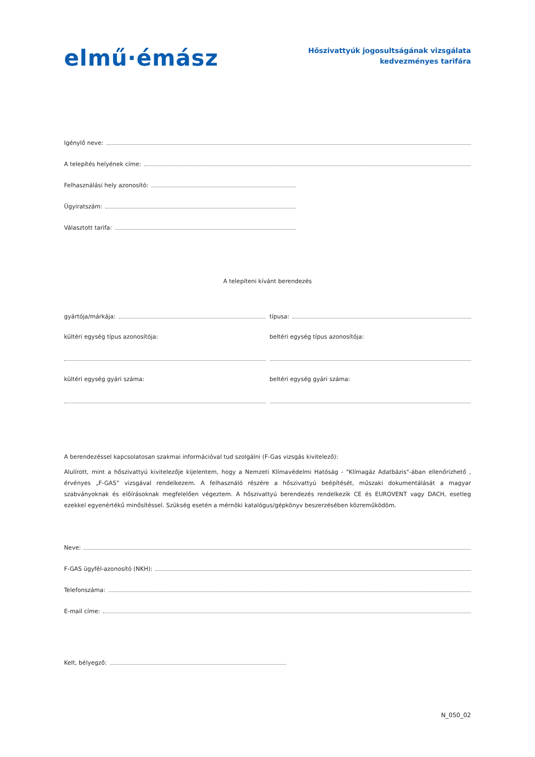elmű·émász
Hőszivattyúk jogosultságának vizsgálata
kedvezményes tarifára
Igénylő neve:
A telepítés helyének címe:
Felhasználási hely azonosító:
Ügyiratszám:
Választott tarifa:
A telepíteni kívánt berendezés
gyártója/márkája: típusa:
kültéri egység típus azonosítója:
beltéri egység típus azonosítója:
kültéri egység gyári száma: beltéri egység gyári száma:
A berendezéssel kapcsolatosan szakmai információval tud szolgálni (F-Gas vizsgás kivitelező):
Alulírott, mint a hőszivattyú kivitelezője kijelentem, hogy a Nemzeti Klímavédelmi Hatóság - "Klímagáz Adatbázis"-ában ellenőrizhető , érvényes „F-GAS” vizsgával rendelkezem. A felhasználó részére a hőszivattyú beépítését, műszaki dokumentálását a magyar szabványoknak és előírásoknak megfelelően végeztem. A hőszivattyú berendezés rendelkezik CE és EUROVENT vagy DACH, esetleg ezekkel egyenértékű minősítéssel. Szükség esetén a mérnöki katalógus/gépkönyv beszerzésében közreműködöm.
Neve:
F-GAS ügyfél-azonosító (NKH):
Telefonszáma:
E-mail címe:
Kelt, bélyegző:
N_050_02